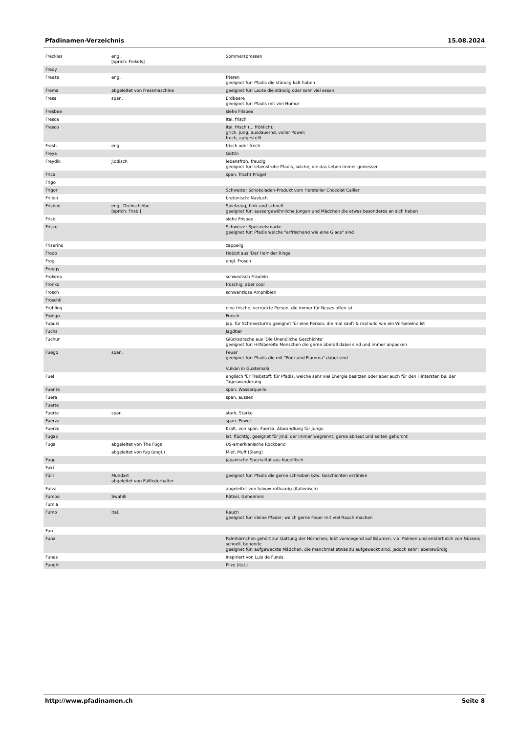Pfadinamen-Verzeichnis 15.08.2024
| Freckles | engl. [sprich: Frekels] | Sommersprossen |
| Fredy | | |
| Freeze | engl. | frieren geeignet für: Pfadis die ständig kalt haben |
| Frema | abgeleitet von Fressmaschine | geeignet für: Leute die ständig oder sehr viel essen |
| Fresa | span. | Erdbeere geeignet für: Pfadis mit viel Humor |
| Fresbee | | siehe Frisbee |
| Fresca | | ital. frisch |
| Fresco | | ital. frisch (... fröhlich); grich. jung, ausdauernd, voller Power; frech, aufgestellt |
| Fresh | engl. | frisch oder frech |
| Freya | | Göttin |
| Freydik | Jiddisch | lebensfroh, freudig geeignet für: lebensfrohe Pfadis, solche, die das Leben immer geniessen |
| Frica | | span. Tracht Prügel |
| Frigo | | |
| Frigor | | Schweizer Schokoladen-Produkt vom Hersteller Chocolat Cailler |
| Frilien | | bretonisch: Nastuch |
| Frisbee | engl. Drehscheibe [sprich: Frisbi] | Spielzeug, flink und schnell geeignet für: aussergewöhnliche Jungen und Mädchen die etwas besonderes an sich haben |
| Frisbi | | siehe Frisbee |
| Frisco | | Schweizer Speiseeismarke geeignet für: Pfadis welche "erfrischend wie eine Glace" sind |
| Friserino | | zappelig |
| Frodo | | Hobbit aus 'Der Herr der Ringe' |
| Frog | | engl. Frosch |
| Froggy | | |
| Frokena | | schwedisch Fräulein |
| Fronko | | froschig, aber cool |
| Frosch | | schwanzlose Amphibien |
| Fröschli | | |
| Frühling | | eine frische, verrückte Person, die immer für Neues offen ist |
| Frøngo | | Frosch |
| Fubuki | | jap. für Schneesturm; geeignet für eine Person, die mal sanft & mal wild wie ein Wirbelwind ist |
| Fuchs | | Jagdtier |
| Fuchur | | Glücksdrache aus 'Die Unendliche Geschichte' geeignet für: Hilfsbereite Menschen die gerne überall dabei sind und immer anpacken |
| Fuego | span. | Feuer geeignet für: Pfadis die mit "Füür und Flamma" dabei sind Vulkan in Guatemala |
| Fuel | | englisch für Treibstoff; für Pfadis, welche sehr viel Energie besitzen oder aber auch für den Hintersten bei der Tageswanderung |
| Fuente | | span. Wasserquelle |
| Fuera | | span. aussen |
| Fuerte | | |
| Fuerte | span. | stark, Stärke |
| Fuerza | | span. Power |
| Fuerzo | | Kraft, von span. Fuerza. Abwandlung für Jungs. |
| Fugax | | lat. flüchtig, geeignet für jmd. der immer wegrennt, gerne abhaut und selten gehorcht |
| Fugs | abgeleitet von The Fugs | US-amerikanische Rockband |
| | abgeleitet von fug (engl.) | Mief, Muff (Slang) |
| Fugu | | japanische Spezialität aus Kugelfisch |
| Fuki | | |
| Fülli | Mundart abgeleitet von Füllfederhalter | geeignet für: Pfadis die gerne schreiben bzw. Geschichten erzählen |
| Fulva | | abgeleitet von fulvo= rothaarig (italienisch) |
| Fumbo | Swahili | Rätsel, Geheimnis |
| Fumia | | |
| Fumo | ital. | Rauch geeignet für: kleine Pfader, welch gerne Feuer mit viel Rauch machen |
| Fun | | |
| Funa | | Palmhörnchen gehört zur Gattung der Hörnchen, lebt vorwiegend auf Bäumen, v.a. Palmen und ernährt sich von Nüssen; schnell, behende geeignet für: aufgeweckte Mädchen, die manchmal etwas zu aufgeweckt sind, jedoch sehr liebenswürdig |
| Funes | | inspiriert von Luis de Funés. |
| Funghi | | Pilze (ital.) |
http://www.pfadinamen.ch Seite 8